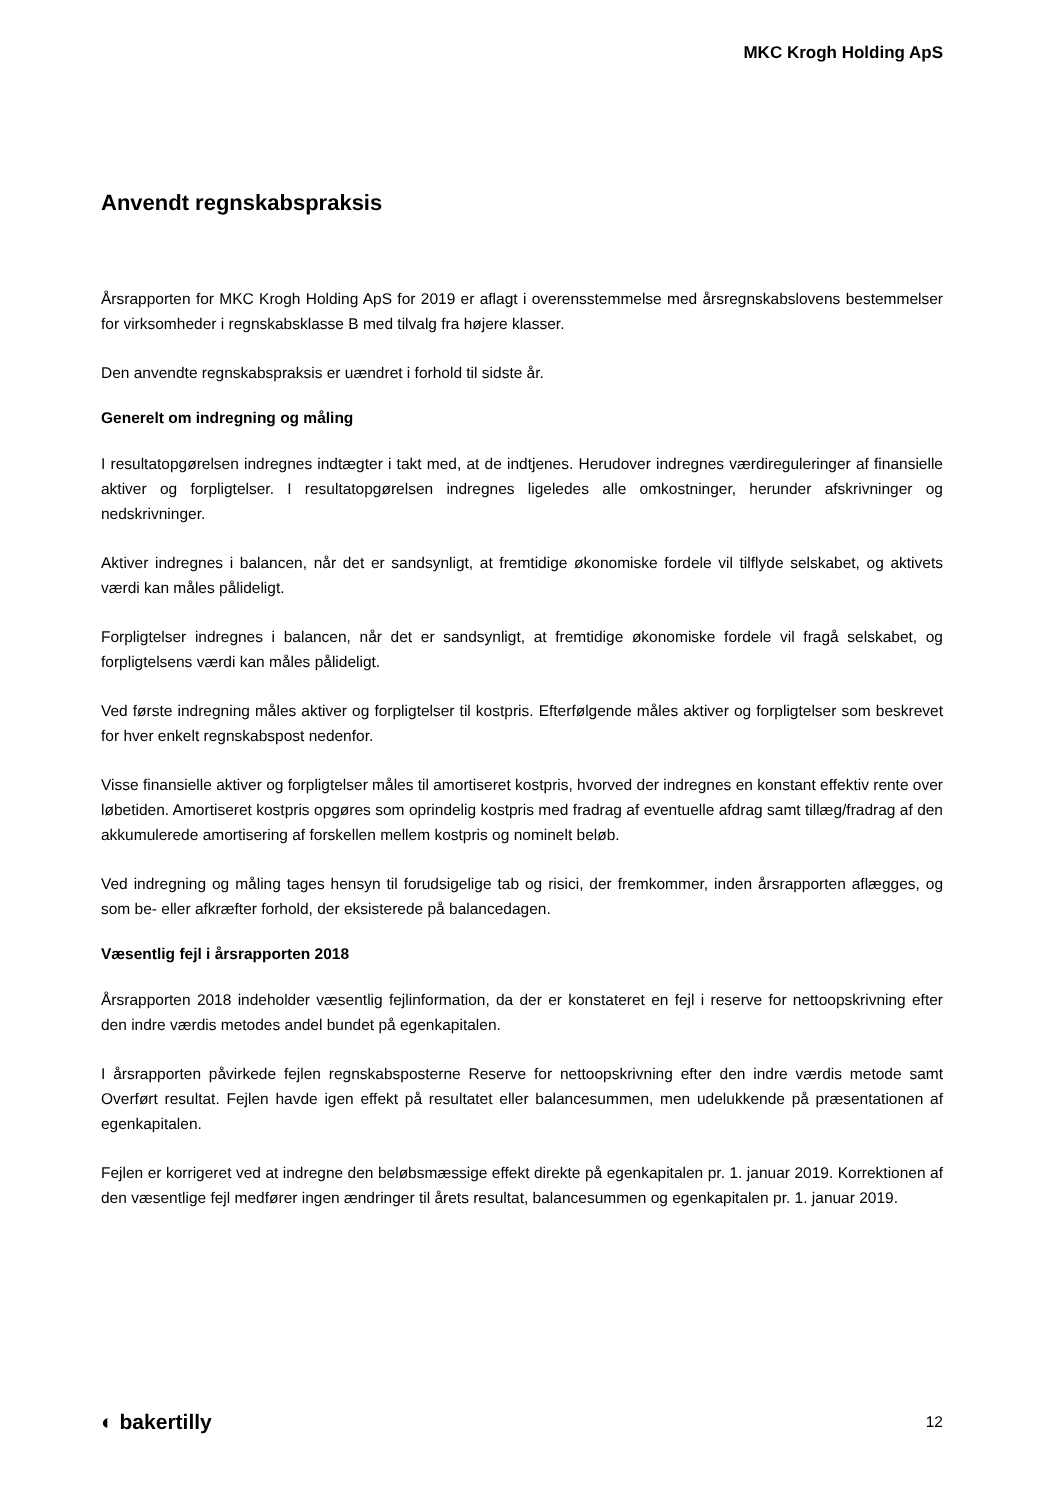MKC Krogh Holding ApS
Anvendt regnskabspraksis
Årsrapporten for MKC Krogh Holding ApS for 2019 er aflagt i overensstemmelse med årsregnskabslov­ens bestemmelser for virksomheder i regnskabsklasse B med tilvalg fra højere klasser.
Den anvendte regnskabspraksis er uændret i forhold til sidste år.
Generelt om indregning og måling
I resultatopgørelsen indregnes indtægter i takt med, at de indtjenes. Herudover indregnes værdiregule­ringer af finansielle aktiver og forpligtelser. I resultatopgørelsen indregnes ligeledes alle omkostninger, herunder afskrivninger og nedskrivninger.
Aktiver indregnes i balancen, når det er sandsynligt, at fremtidige økonomiske fordele vil tilflyde selskabet, og aktivets værdi kan måles pålideligt.
Forpligtelser indregnes i balancen, når det er sandsynligt, at fremtidige økonomiske fordele vil fragå sel­skabet, og forpligtelsens værdi kan måles pålideligt.
Ved første indregning måles aktiver og forpligtelser til kostpris. Efterfølgende måles aktiver og forpligtelser som beskrevet for hver enkelt regnskabspost nedenfor.
Visse finansielle aktiver og forpligtelser måles til amortiseret kostpris, hvorved der indregnes en konstant effektiv rente over løbetiden. Amortiseret kostpris opgøres som oprindelig kostpris med fradrag af eventu­elle afdrag samt tillæg/fradrag af den akkumulerede amortisering af forskellen mellem kostpris og nomi­nelt beløb.
Ved indregning og måling tages hensyn til forudsigelige tab og risici, der fremkommer, inden årsrapporten aflægges, og som be- eller afkræfter forhold, der eksisterede på balancedagen.
Væsentlig fejl i årsrapporten 2018
Årsrapporten 2018 indeholder væsentlig fejlinformation, da der er konstateret en fejl i reserve for nettoopskrivning efter den indre værdis metodes andel bundet på egenkapitalen.
I årsrapporten påvirkede fejlen regnskabsposterne Reserve for nettoopskrivning efter den indre værdis metode samt Overført resultat. Fejlen havde igen effekt på resultatet eller balancesummen, men udelukkende på præsentationen af egenkapitalen.
Fejlen er korrigeret ved at indregne den beløbsmæssige effekt direkte på egenkapitalen pr. 1. januar 2019. Korrektionen af den væsentlige fejl medfører ingen ændringer til årets resultat, balancesummen og egenkapitalen pr. 1. januar 2019.
◐ bakertilly 12